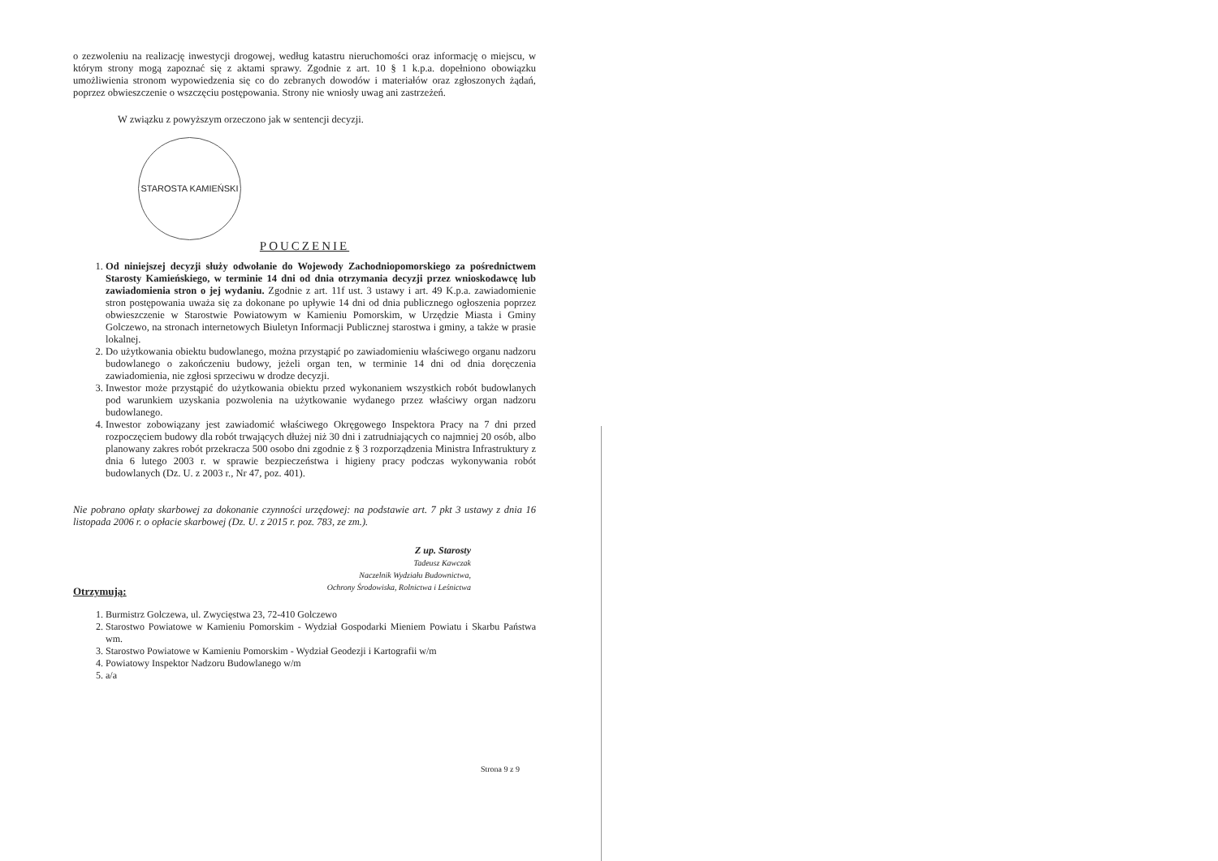o zezwoleniu na realizację inwestycji drogowej, według katastru nieruchomości oraz informację o miejscu, w którym strony mogą zapoznać się z aktami sprawy. Zgodnie z art. 10 § 1 k.p.a. dopełniono obowiązku umożliwienia stronom wypowiedzenia się co do zebranych dowodów i materiałów oraz zgłoszonych żądań, poprzez obwieszczenie o wszczęciu postępowania. Strony nie wniosły uwag ani zastrzeżeń.
W związku z powyższym orzeczono jak w sentencji decyzji.
STAROSTA KAMIEŃSKI
POUCZENIE
1. Od niniejszej decyzji służy odwołanie do Wojewody Zachodniopomorskiego za pośrednictwem Starosty Kamieńskiego, w terminie 14 dni od dnia otrzymania decyzji przez wnioskodawcę lub zawiadomienia stron o jej wydaniu. Zgodnie z art. 11f ust. 3 ustawy i art. 49 K.p.a. zawiadomienie stron postępowania uważa się za dokonane po upływie 14 dni od dnia publicznego ogłoszenia poprzez obwieszczenie w Starostwie Powiatowym w Kamieniu Pomorskim, w Urzędzie Miasta i Gminy Golczewo, na stronach internetowych Biuletyn Informacji Publicznej starostwa i gminy, a także w prasie lokalnej.
2. Do użytkowania obiektu budowlanego, można przystąpić po zawiadomieniu właściwego organu nadzoru budowlanego o zakończeniu budowy, jeżeli organ ten, w terminie 14 dni od dnia doręczenia zawiadomienia, nie zgłosi sprzeciwu w drodze decyzji.
3. Inwestor może przystąpić do użytkowania obiektu przed wykonaniem wszystkich robót budowlanych pod warunkiem uzyskania pozwolenia na użytkowanie wydanego przez właściwy organ nadzoru budowlanego.
4. Inwestor zobowiązany jest zawiadomić właściwego Okręgowego Inspektora Pracy na 7 dni przed rozpoczęciem budowy dla robót trwających dłużej niż 30 dni i zatrudniających co najmniej 20 osób, albo planowany zakres robót przekracza 500 osobo dni zgodnie z § 3 rozporządzenia Ministra Infrastruktury z dnia 6 lutego 2003 r. w sprawie bezpieczeństwa i higieny pracy podczas wykonywania robót budowlanych (Dz. U. z 2003 r., Nr 47, poz. 401).
Nie pobrano opłaty skarbowej za dokonanie czynności urzędowej: na podstawie art. 7 pkt 3 ustawy z dnia 16 listopada 2006 r. o opłacie skarbowej (Dz. U. z 2015 r. poz. 783, ze zm.).
Z up. Starosty
Tadeusz Kawczak
Naczelnik Wydziału Budownictwa,
Ochrony Środowiska, Rolnictwa i Leśnictwa
Otrzymują:
1. Burmistrz Golczewa, ul. Zwycięstwa 23, 72-410 Golczewo
2. Starostwo Powiatowe w Kamieniu Pomorskim - Wydział Gospodarki Mieniem Powiatu i Skarbu Państwa wm.
3. Starostwo Powiatowe w Kamieniu Pomorskim - Wydział Geodezji i Kartografii w/m
4. Powiatowy Inspektor Nadzoru Budowlanego w/m
5. a/a
Strona 9 z 9